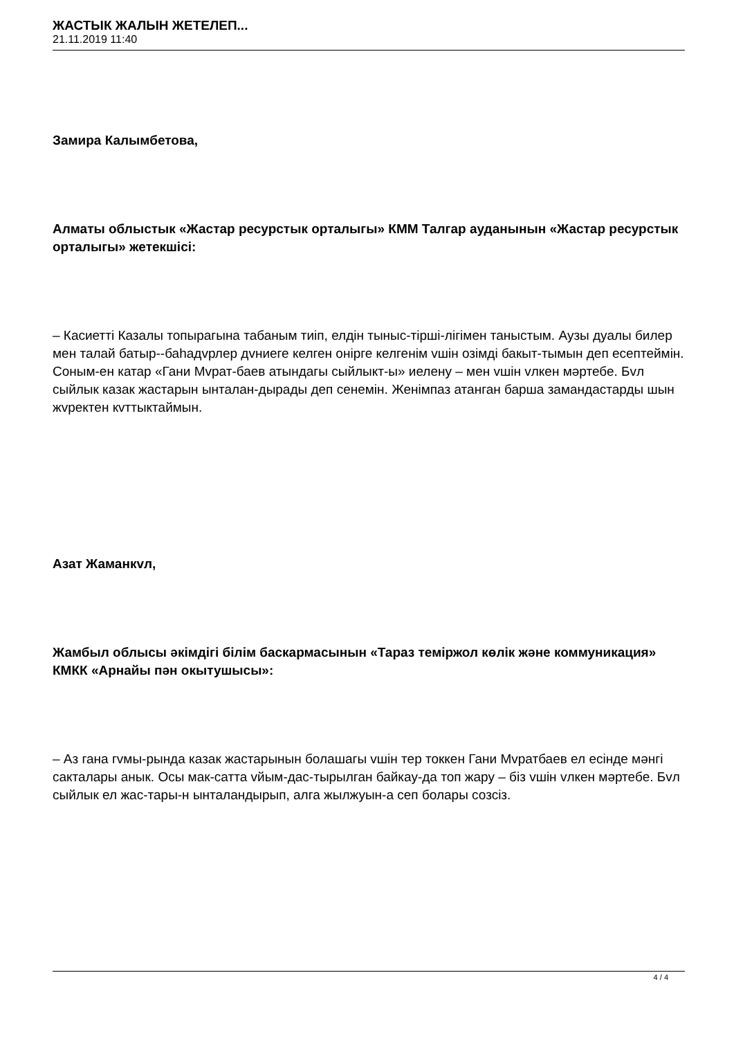ЖАСТЫК ЖАЛЫН ЖЕТЕЛЕП...
21.11.2019 11:40
Замира Калымбетова,
Алматы облыстык «Жастар ресурстык орталыгы» КММ Талгар ауданынын «Жастар ресурстык орталыгы» жетекшісі:
– Касиетті Казалы топырагына табаным тиіп, елдін тыныс-тірші-лігімен таныстым. Аузы дуалы билер мен талай батыр--баһадvрлер дvниеге келген онірге келгенім vшін озімді бакыт-тымын деп есептеймін. Соным-ен катар «Гани Мvрат-баев атындагы сыйлыкт-ы» иелену – мен vшін vлкен мәртебе. Бvл сыйлык казак жастарын ынталан-дырады деп сенемін. Женімпаз атанган барша замандастарды шын жvректен кvттыктаймын.
Азат Жаманкvл,
Жамбыл облысы әкімдігі білім баскармасынын «Тараз теміржол көлік және коммуникация» КМКК «Арнайы пән окытушысы»:
– Аз гана гvмы-рында казак жастарынын болашагы vшін тер токкен Гани Мvратбаев ел есінде мәнгі сакталары анык. Осы мак-сатта vйым-дас-тырылган байкау-да топ жару – біз vшін vлкен мәртебе. Бvл сыйлык ел жас-тары-н ынталандырып, алга жылжуын-а сеп болары созсіз.
4 / 4